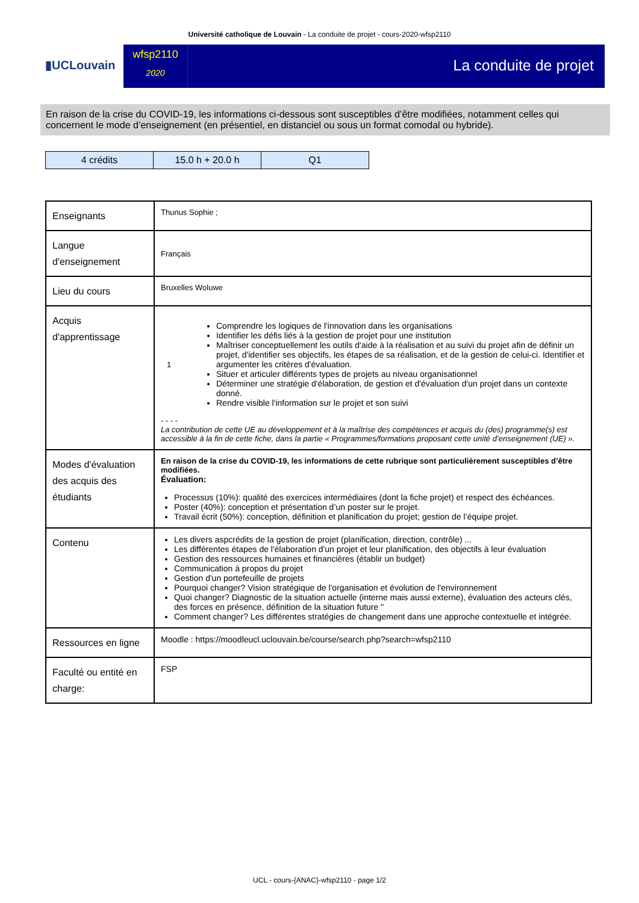Université catholique de Louvain - La conduite de projet - cours-2020-wfsp2110
▮UCLouvain
wfsp2110
2020
La conduite de projet
En raison de la crise du COVID-19, les informations ci-dessous sont susceptibles d’être modifiées, notamment celles qui concernent le mode d’enseignement (en présentiel, en distanciel ou sous un format comodal ou hybride).
| 4 crédits | 15.0 h + 20.0 h | Q1 |
| Enseignants | Thunus Sophie ; |
| Langue d'enseignement | Français |
| Lieu du cours | Bruxelles Woluwe |
| Acquis d'apprentissage | 1 Comprendre les logiques de l'innovation dans les organisations Identifier les défis liés à la gestion de projet pour une institution Maîtriser conceptuellement les outils d'aide à la réalisation et au suivi du projet afin de définir un projet, d'identifier ses objectifs, les étapes de sa réalisation, et de la gestion de celui-ci. Identifier et argumenter les critères d'évaluation. Situer et articuler différents types de projets au niveau organisationnel Déterminer une stratégie d'élaboration, de gestion et d'évaluation d'un projet dans un contexte donné. Rendre visible l'information sur le projet et son suivi - - - - La contribution de cette UE au développement et à la maîtrise des compétences et acquis du (des) programme(s) est accessible à la fin de cette fiche, dans la partie « Programmes/formations proposant cette unité d’enseignement (UE) ». |
| Modes d'évaluation des acquis des étudiants | En raison de la crise du COVID-19, les informations de cette rubrique sont particulièrement susceptibles d’être modifiées. Évaluation: Processus (10%): qualité des exercices intermédiaires (dont la fiche projet) et respect des échéances. Poster (40%): conception et présentation d’un poster sur le projet. Travail écrit (50%): conception, définition et planification du projet; gestion de l’équipe projet. |
| Contenu | Les divers aspcrédits de la gestion de projet (planification, direction, contrôle) ... Les différentes étapes de l'élaboration d'un projet et leur planification, des objectifs à leur évaluation Gestion des ressources humaines et financières (établir un budget) Communication à propos du projet Gestion d'un portefeuille de projets Pourquoi changer? Vision stratégique de l'organisation et évolution de l'environnement Quoi changer? Diagnostic de la situation actuelle (interne mais aussi externe), évaluation des acteurs clés, des forces en présence, définition de la situation future " Comment changer? Les différentes stratégies de changement dans une approche contextuelle et intégrée. |
| Ressources en ligne | Moodle : https://moodleucl.uclouvain.be/course/search.php?search=wfsp2110 |
| Faculté ou entité en charge: | FSP |
UCL - cours-{ANAC}-wfsp2110 - page 1/2